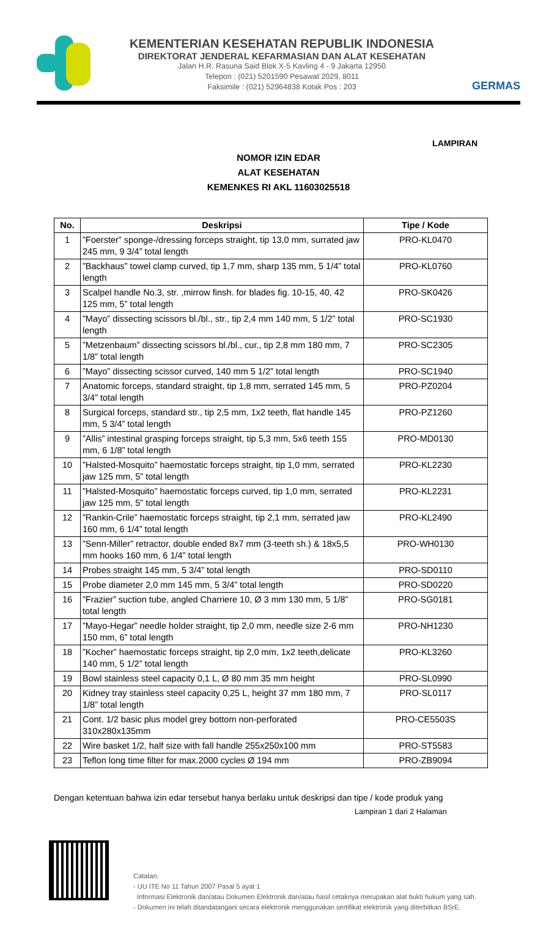KEMENTERIAN KESEHATAN REPUBLIK INDONESIA
DIREKTORAT JENDERAL KEFARMASIAN DAN ALAT KESEHATAN
Jalan H.R. Rasuna Said Blok X-5 Kavling 4 - 9 Jakarta 12950
Telepon : (021) 5201590 Pesawat 2029, 8011
Faksimile : (021) 52964838 Kotak Pos : 203
GERMAS
LAMPIRAN
NOMOR IZIN EDAR
ALAT KESEHATAN
KEMENKES RI AKL 11603025518
| No. | Deskripsi | Tipe / Kode |
| --- | --- | --- |
| 1 | ”Foerster” sponge-/dressing forceps straight, tip 13,0 mm, surrated jaw 245 mm, 9 3/4” total length | PRO-KL0470 |
| 2 | ”Backhaus” towel clamp curved, tip 1,7 mm, sharp 135 mm, 5 1/4” total length | PRO-KL0760 |
| 3 | Scalpel handle No.3, str. ,mirrow finsh. for blades fig. 10-15, 40, 42 125 mm, 5” total length | PRO-SK0426 |
| 4 | ”Mayo” dissecting scissors bl./bl., str., tip 2,4 mm 140 mm, 5 1/2” total length | PRO-SC1930 |
| 5 | ”Metzenbaum” dissecting scissors bl./bl., cur., tip 2,8 mm 180 mm, 7 1/8” total length | PRO-SC2305 |
| 6 | ”Mayo” dissecting scissor curved, 140 mm 5 1/2” total length | PRO-SC1940 |
| 7 | Anatomic forceps, standard straight, tip 1,8 mm, serrated 145 mm, 5 3/4” total length | PRO-PZ0204 |
| 8 | Surgical forceps, standard str., tip 2,5 mm, 1x2 teeth, flat handle 145 mm, 5 3/4” total length | PRO-PZ1260 |
| 9 | ”Allis” intestinal grasping forceps straight, tip 5,3 mm, 5x6 teeth 155 mm, 6 1/8” total length | PRO-MD0130 |
| 10 | ”Halsted-Mosquito” haemostatic forceps straight, tip 1,0 mm, serrated jaw 125 mm, 5” total length | PRO-KL2230 |
| 11 | ”Halsted-Mosquito” haemostatic forceps curved, tip 1,0 mm, serrated jaw 125 mm, 5” total length | PRO-KL2231 |
| 12 | ”Rankin-Crile” haemostatic forceps straight, tip 2,1 mm, serrated jaw 160 mm, 6 1/4” total length | PRO-KL2490 |
| 13 | ”Senn-Miller” retractor, double ended 8x7 mm (3-teeth sh.) & 18x5,5 mm hooks 160 mm, 6 1/4” total length | PRO-WH0130 |
| 14 | Probes straight 145 mm, 5 3/4” total length | PRO-SD0110 |
| 15 | Probe diameter 2,0 mm 145 mm, 5 3/4” total length | PRO-SD0220 |
| 16 | ”Frazier” suction tube, angled Charriere 10, Ø 3 mm 130 mm, 5 1/8” total length | PRO-SG0181 |
| 17 | ”Mayo-Hegar” needle holder straight, tip 2,0 mm, needle size 2-6 mm 150 mm, 6” total length | PRO-NH1230 |
| 18 | ”Kocher” haemostatic forceps straight, tip 2,0 mm, 1x2 teeth,delicate 140 mm, 5 1/2” total length | PRO-KL3260 |
| 19 | Bowl stainless steel capacity 0,1 L, Ø 80 mm 35 mm height | PRO-SL0990 |
| 20 | Kidney tray stainless steel capacity 0,25 L, height 37 mm 180 mm, 7 1/8” total length | PRO-SL0117 |
| 21 | Cont. 1/2 basic plus model grey bottom non-perforated 310x280x135mm | PRO-CE5503S |
| 22 | Wire basket 1/2, half size with fall handle 255x250x100 mm | PRO-ST5583 |
| 23 | Teflon long time filter for max.2000 cycles Ø 194 mm | PRO-ZB9094 |
Dengan ketentuan bahwa izin edar tersebut hanya berlaku untuk deskripsi dan tipe / kode produk yang
Lampiran 1 dari 2 Halaman
Catatan:
- UU ITE No 11 Tahun 2007 Pasal 5 ayat 1
Informasi Elektronik dan/atau Dokumen Elektronik dan/atau hasil cetaknya merupakan alat bukti hukum yang sah.
- Dokumen ini telah ditandatangani secara elektronik menggunakan sertifikat elektronik yang diterbitkan BSrE.